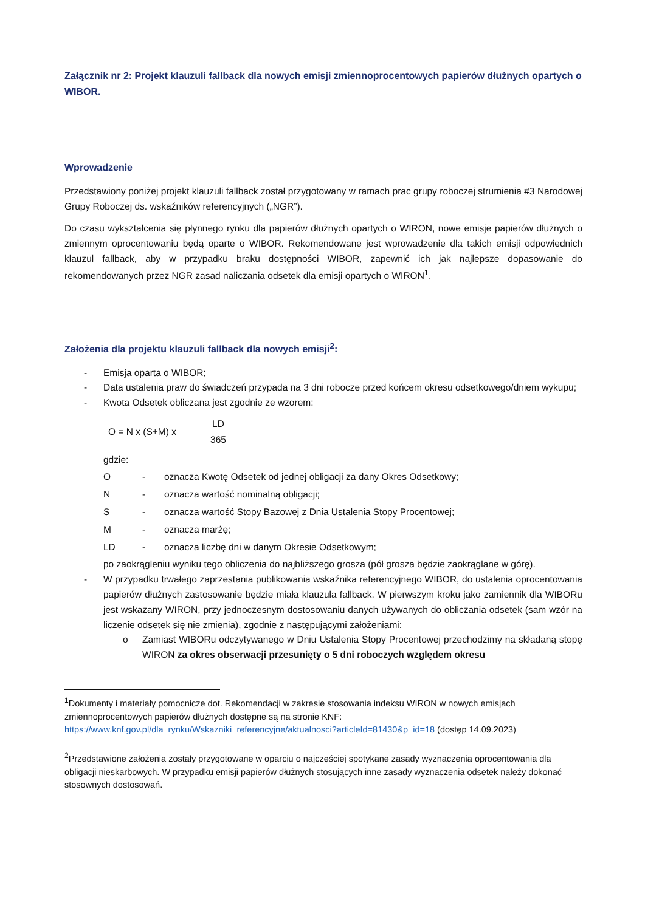Załącznik nr 2: Projekt klauzuli fallback dla nowych emisji zmiennoprocentowych papierów dłużnych opartych o WIBOR.
Wprowadzenie
Przedstawiony poniżej projekt klauzuli fallback został przygotowany w ramach prac grupy roboczej strumienia #3 Narodowej Grupy Roboczej ds. wskaźników referencyjnych („NGR”).
Do czasu wykształcenia się płynnego rynku dla papierów dłużnych opartych o WIRON, nowe emisje papierów dłużnych o zmiennym oprocentowaniu będą oparte o WIBOR. Rekomendowane jest wprowadzenie dla takich emisji odpowiednich klauzul fallback, aby w przypadku braku dostępności WIBOR, zapewnić ich jak najlepsze dopasowanie do rekomendowanych przez NGR zasad naliczania odsetek dla emisji opartych o WIRON<sup>1</sup>.
Założenia dla projektu klauzuli fallback dla nowych emisji<sup>2</sup>:
- Emisja oparta o WIBOR;
- Data ustalenia praw do świadczeń przypada na 3 dni robocze przed końcem okresu odsetkowego/dniem wykupu;
- Kwota Odsetek obliczana jest zgodnie ze wzorem:
O = N x (S+M) x LD 365
gdzie:
O - oznacza Kwotę Odsetek od jednej obligacji za dany Okres Odsetkowy;
N - oznacza wartość nominalną obligacji;
S - oznacza wartość Stopy Bazowej z Dnia Ustalenia Stopy Procentowej;
M - oznacza marżę;
LD - oznacza liczbę dni w danym Okresie Odsetkowym;
po zaokrągleniu wyniku tego obliczenia do najbliższego grosza (pół grosza będzie zaokrąglane w górę).
- W przypadku trwałego zaprzestania publikowania wskaźnika referencyjnego WIBOR, do ustalenia oprocentowania papierów dłużnych zastosowanie będzie miała klauzula fallback. W pierwszym kroku jako zamiennik dla WIBORu jest wskazany WIRON, przy jednoczesnym dostosowaniu danych używanych do obliczania odsetek (sam wzór na liczenie odsetek się nie zmienia), zgodnie z następującymi założeniami:
o Zamiast WIBORu odczytywanego w Dniu Ustalenia Stopy Procentowej przechodzimy na składaną stopę WIRON za okres obserwacji przesunięty o 5 dni roboczych względem okresu
<sup>1</sup> Dokumenty i materiały pomocnicze dot. Rekomendacji w zakresie stosowania indeksu WIRON w nowych emisjach zmiennoprocentowych papierów dłużnych dostępne są na stronie KNF: https://www.knf.gov.pl/dla_rynku/Wskazniki_referencyjne/aktualnosci?articleId=81430&p_id=18 (dostęp 14.09.2023)
<sup>2</sup> Przedstawione założenia zostały przygotowane w oparciu o najczęściej spotykane zasady wyznaczenia oprocentowania dla obligacji nieskarbowych. W przypadku emisji papierów dłużnych stosujących inne zasady wyznaczenia odsetek należy dokonać stosownych dostosowań.